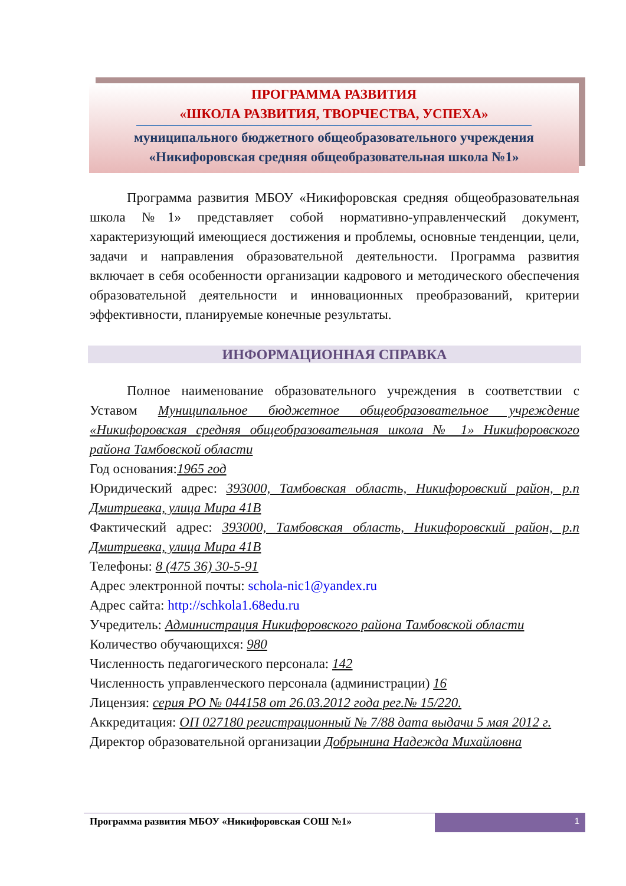ПРОГРАММА РАЗВИТИЯ
«ШКОЛА РАЗВИТИЯ, ТВОРЧЕСТВА, УСПЕХА»
муниципального бюджетного общеобразовательного учреждения
«Никифоровская средняя общеобразовательная школа №1»
Программа развития МБОУ «Никифоровская средняя общеобразовательная школа №1» представляет собой нормативно-управленческий документ, характеризующий имеющиеся достижения и проблемы, основные тенденции, цели, задачи и направления образовательной деятельности. Программа развития включает в себя особенности организации кадрового и методического обеспечения образовательной деятельности и инновационных преобразований, критерии эффективности, планируемые конечные результаты.
ИНФОРМАЦИОННАЯ СПРАВКА
Полное наименование образовательного учреждения в соответствии с Уставом Муниципальное бюджетное общеобразовательное учреждение «Никифоровская средняя общеобразовательная школа № 1» Никифоровского района Тамбовской области
Год основания:1965 год
Юридический адрес: 393000, Тамбовская область, Никифоровский район, р.п Дмитриевка, улица Мира 41В
Фактический адрес: 393000, Тамбовская область, Никифоровский район, р.п Дмитриевка, улица Мира 41В
Телефоны: 8 (475 36) 30-5-91
Адрес электронной почты: schola-nic1@yandex.ru
Адрес сайта: http://schkola1.68edu.ru
Учредитель: Администрация Никифоровского района Тамбовской области
Количество обучающихся: 980
Численность педагогического персонала: 142
Численность управленческого персонала (администрации) 16
Лицензия: серия РО № 044158 от 26.03.2012 года рег.№ 15/220.
Аккредитация: ОП 027180 регистрационный № 7/88 дата выдачи 5 мая 2012 г.
Директор образовательной организации Добрынина Надежда Михайловна
Программа развития МБОУ «Никифоровская СОШ №1»
1